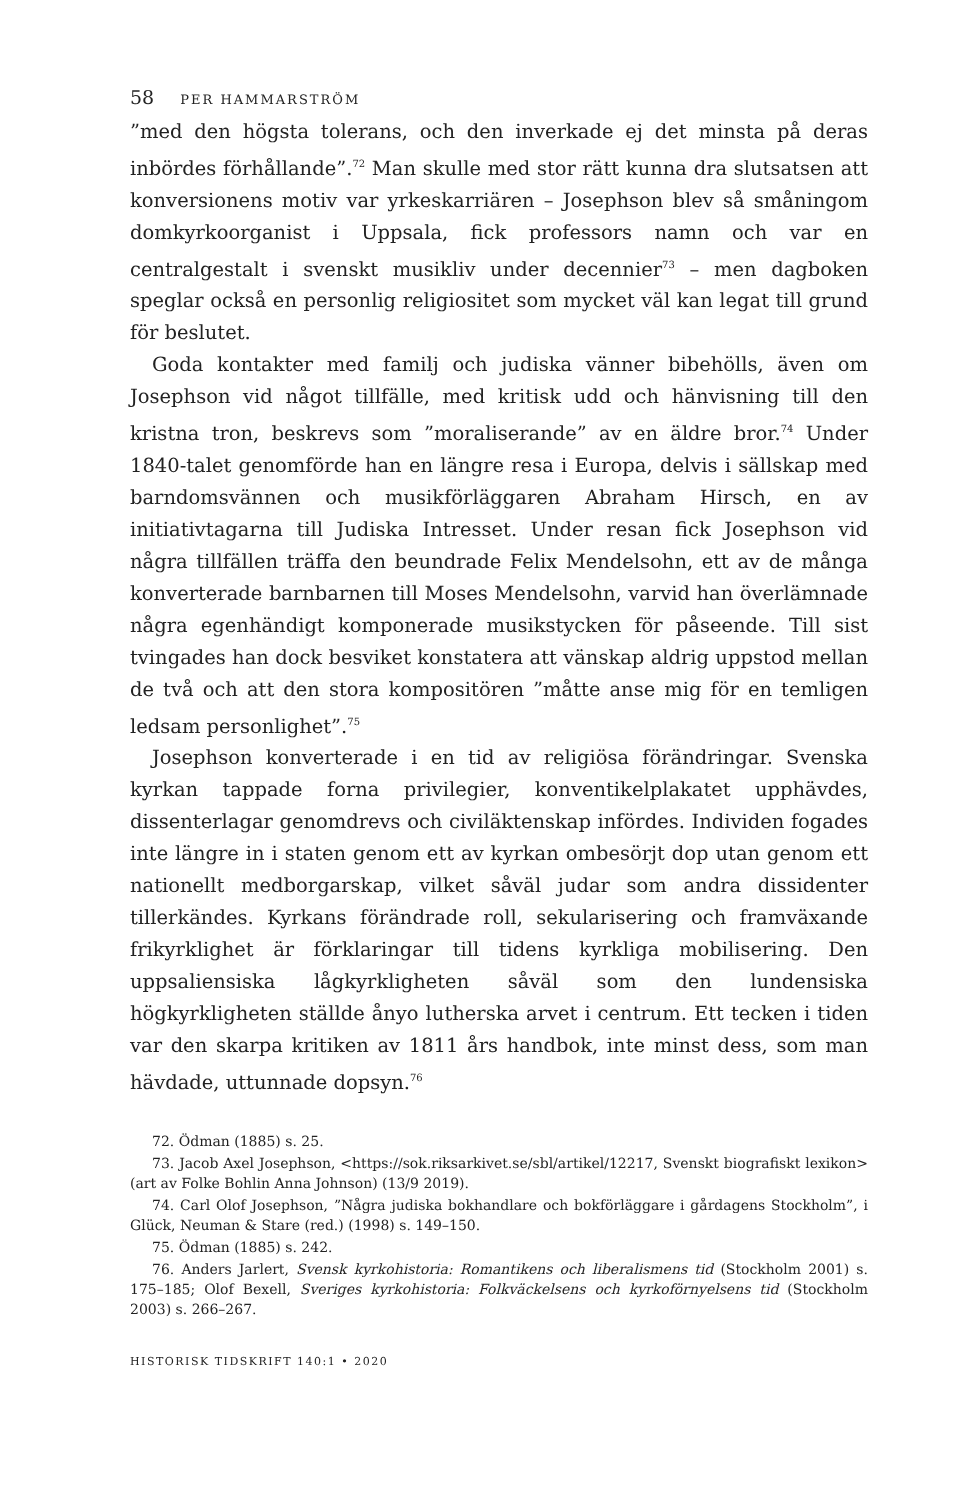58 PER HAMMARSTRÖM
”med den högsta tolerans, och den inverkade ej det minsta på deras inbördes förhållande”.<sup>72</sup> Man skulle med stor rätt kunna dra slutsatsen att konversionens motiv var yrkeskarriären – Josephson blev så småningom domkyrkoorganist i Uppsala, fick professors namn och var en centralgestalt i svenskt musikliv under decennier<sup>73</sup> – men dagboken speglar också en personlig religiositet som mycket väl kan legat till grund för beslutet.
Goda kontakter med familj och judiska vänner bibehölls, även om Josephson vid något tillfälle, med kritisk udd och hänvisning till den kristna tron, beskrevs som ”moraliserande” av en äldre bror.<sup>74</sup> Under 1840-talet genomförde han en längre resa i Europa, delvis i sällskap med barndomsvännen och musikförläggaren Abraham Hirsch, en av initiativtagarna till Judiska Intresset. Under resan fick Josephson vid några tillfällen träffa den beundrade Felix Mendelsohn, ett av de många konverterade barnbarnen till Moses Mendelsohn, varvid han överlämnade några egenhändigt komponerade musikstycken för påseende. Till sist tvingades han dock besviket konstatera att vänskap aldrig uppstod mellan de två och att den stora kompositören ”måtte anse mig för en temligen ledsam personlighet”.<sup>75</sup>
Josephson konverterade i en tid av religiösa förändringar. Svenska kyrkan tappade forna privilegier, konventikelplakatet upphävdes, dissenterlagar genomdrevs och civiläktenskap infördes. Individen fogades inte längre in i staten genom ett av kyrkan ombesörjt dop utan genom ett nationellt medborgarskap, vilket såväl judar som andra dissidenter tillerkändes. Kyrkans förändrade roll, sekularisering och framväxande frikyrklighet är förklaringar till tidens kyrkliga mobilisering. Den uppsaliensiska lågkyrkligheten såväl som den lundensiska högkyrkligheten ställde ånyo lutherska arvet i centrum. Ett tecken i tiden var den skarpa kritiken av 1811 års handbok, inte minst dess, som man hävdade, uttunnade dopsyn.<sup>76</sup>
72. Ödman (1885) s. 25.
73. Jacob Axel Josephson, <https://sok.riksarkivet.se/sbl/artikel/12217, Svenskt biografiskt lexikon> (art av Folke Bohlin Anna Johnson) (13/9 2019).
74. Carl Olof Josephson, ”Några judiska bokhandlare och bokförläggare i gårdagens Stockholm”, i Glück, Neuman & Stare (red.) (1998) s. 149–150.
75. Ödman (1885) s. 242.
76. Anders Jarlert, Svensk kyrkohistoria: Romantikens och liberalismens tid (Stockholm 2001) s. 175–185; Olof Bexell, Sveriges kyrkohistoria: Folkväckelsens och kyrkoförnyelsens tid (Stockholm 2003) s. 266–267.
HISTORISK TIDSKRIFT 140:1 • 2020